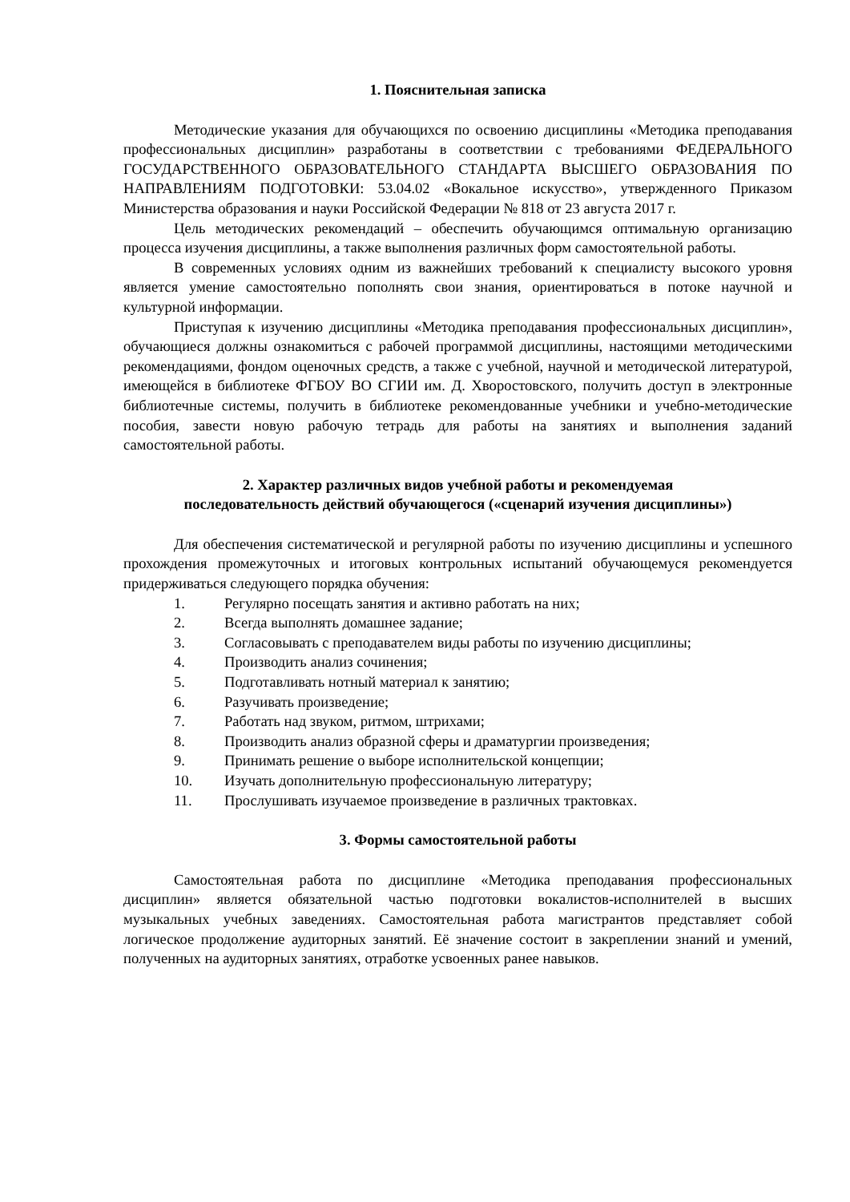1. Пояснительная записка
Методические указания для обучающихся по освоению дисциплины «Методика преподавания профессиональных дисциплин» разработаны в соответствии с требованиями ФЕДЕРАЛЬНОГО ГОСУДАРСТВЕННОГО ОБРАЗОВАТЕЛЬНОГО СТАНДАРТА ВЫСШЕГО ОБРАЗОВАНИЯ ПО НАПРАВЛЕНИЯМ ПОДГОТОВКИ: 53.04.02 «Вокальное искусство», утвержденного Приказом Министерства образования и науки Российской Федерации № 818 от 23 августа 2017 г.
Цель методических рекомендаций – обеспечить обучающимся оптимальную организацию процесса изучения дисциплины, а также выполнения различных форм самостоятельной работы.
В современных условиях одним из важнейших требований к специалисту высокого уровня является умение самостоятельно пополнять свои знания, ориентироваться в потоке научной и культурной информации.
Приступая к изучению дисциплины «Методика преподавания профессиональных дисциплин», обучающиеся должны ознакомиться с рабочей программой дисциплины, настоящими методическими рекомендациями, фондом оценочных средств, а также с учебной, научной и методической литературой, имеющейся в библиотеке ФГБОУ ВО СГИИ им. Д. Хворостовского, получить доступ в электронные библиотечные системы, получить в библиотеке рекомендованные учебники и учебно-методические пособия, завести новую рабочую тетрадь для работы на занятиях и выполнения заданий самостоятельной работы.
2. Характер различных видов учебной работы и рекомендуемая
последовательность действий обучающегося («сценарий изучения дисциплины»)
Для обеспечения систематической и регулярной работы по изучению дисциплины и успешного прохождения промежуточных и итоговых контрольных испытаний обучающемуся рекомендуется придерживаться следующего порядка обучения:
1. Регулярно посещать занятия и активно работать на них;
2. Всегда выполнять домашнее задание;
3. Согласовывать с преподавателем виды работы по изучению дисциплины;
4. Производить анализ сочинения;
5. Подготавливать нотный материал к занятию;
6. Разучивать произведение;
7. Работать над звуком, ритмом, штрихами;
8. Производить анализ образной сферы и драматургии произведения;
9. Принимать решение о выборе исполнительской концепции;
10. Изучать дополнительную профессиональную литературу;
11. Прослушивать изучаемое произведение в различных трактовках.
3. Формы самостоятельной работы
Самостоятельная работа по дисциплине «Методика преподавания профессиональных дисциплин» является обязательной частью подготовки вокалистов-исполнителей в высших музыкальных учебных заведениях. Самостоятельная работа магистрантов представляет собой логическое продолжение аудиторных занятий. Её значение состоит в закреплении знаний и умений, полученных на аудиторных занятиях, отработке усвоенных ранее навыков.